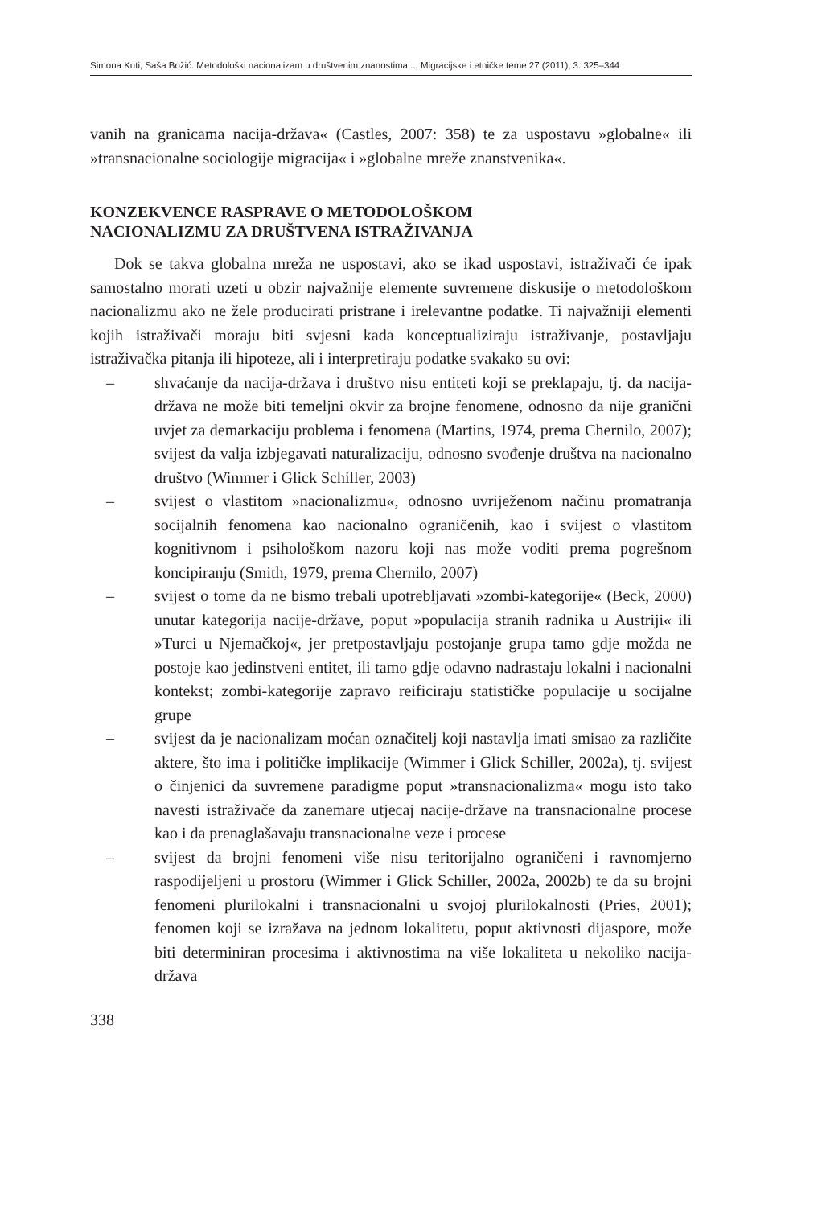Simona Kuti, Saša Božić: Metodološki nacionalizam u društvenim znanostima..., Migracijske i etničke teme 27 (2011), 3: 325–344
vanih na granicama nacija-država« (Castles, 2007: 358) te za uspostavu »globalne« ili »transnacionalne sociologije migracija« i »globalne mreže znanstvenika«.
KONZEKVENCE RASPRAVE O METODOLOŠKOM
NACIONALIZMU ZA DRUŠTVENA ISTRAŽIVANJA
Dok se takva globalna mreža ne uspostavi, ako se ikad uspostavi, istraživači će ipak samostalno morati uzeti u obzir najvažnije elemente suvremene diskusije o metodološkom nacionalizmu ako ne žele producirati pristrane i irelevantne podatke. Ti najvažniji elementi kojih istraživači moraju biti svjesni kada konceptualiziraju istraživanje, postavljaju istraživačka pitanja ili hipoteze, ali i interpretiraju podatke svakako su ovi:
– shvaćanje da nacija-država i društvo nisu entiteti koji se preklapaju, tj. da nacija-država ne može biti temeljni okvir za brojne fenomene, odnosno da nije granični uvjet za demarkaciju problema i fenomena (Martins, 1974, prema Chernilo, 2007); svijest da valja izbjegavati naturalizaciju, odnosno svođenje društva na nacionalno društvo (Wimmer i Glick Schiller, 2003)
– svijest o vlastitom »nacionalizmu«, odnosno uvriježenom načinu promatranja socijalnih fenomena kao nacionalno ograničenih, kao i svijest o vlastitom kognitivnom i psihološkom nazoru koji nas može voditi prema pogrešnom koncipiranju (Smith, 1979, prema Chernilo, 2007)
– svijest o tome da ne bismo trebali upotrebljavati »zombi-kategorije« (Beck, 2000) unutar kategorija nacije-države, poput »populacija stranih radnika u Austriji« ili »Turci u Njemačkoj«, jer pretpostavljaju postojanje grupa tamo gdje možda ne postoje kao jedinstveni entitet, ili tamo gdje odavno nadrastaju lokalni i nacionalni kontekst; zombi-kategorije zapravo reificiraju statističke populacije u socijalne grupe
– svijest da je nacionalizam moćan označitelj koji nastavlja imati smisao za različite aktere, što ima i političke implikacije (Wimmer i Glick Schiller, 2002a), tj. svijest o činjenici da suvremene paradigme poput »transnacionalizma« mogu isto tako navesti istraživače da zanemare utjecaj nacije-države na transnacionalne procese kao i da prenaglašavaju transnacionalne veze i procese
– svijest da brojni fenomeni više nisu teritorijalno ograničeni i ravnomjerno raspodijeljeni u prostoru (Wimmer i Glick Schiller, 2002a, 2002b) te da su brojni fenomeni plurilokalni i transnacionalni u svojoj plurilokalnosti (Pries, 2001); fenomen koji se izražava na jednom lokalitetu, poput aktivnosti dijaspore, može biti determiniran procesima i aktivnostima na više lokaliteta u nekoliko nacija-država
338